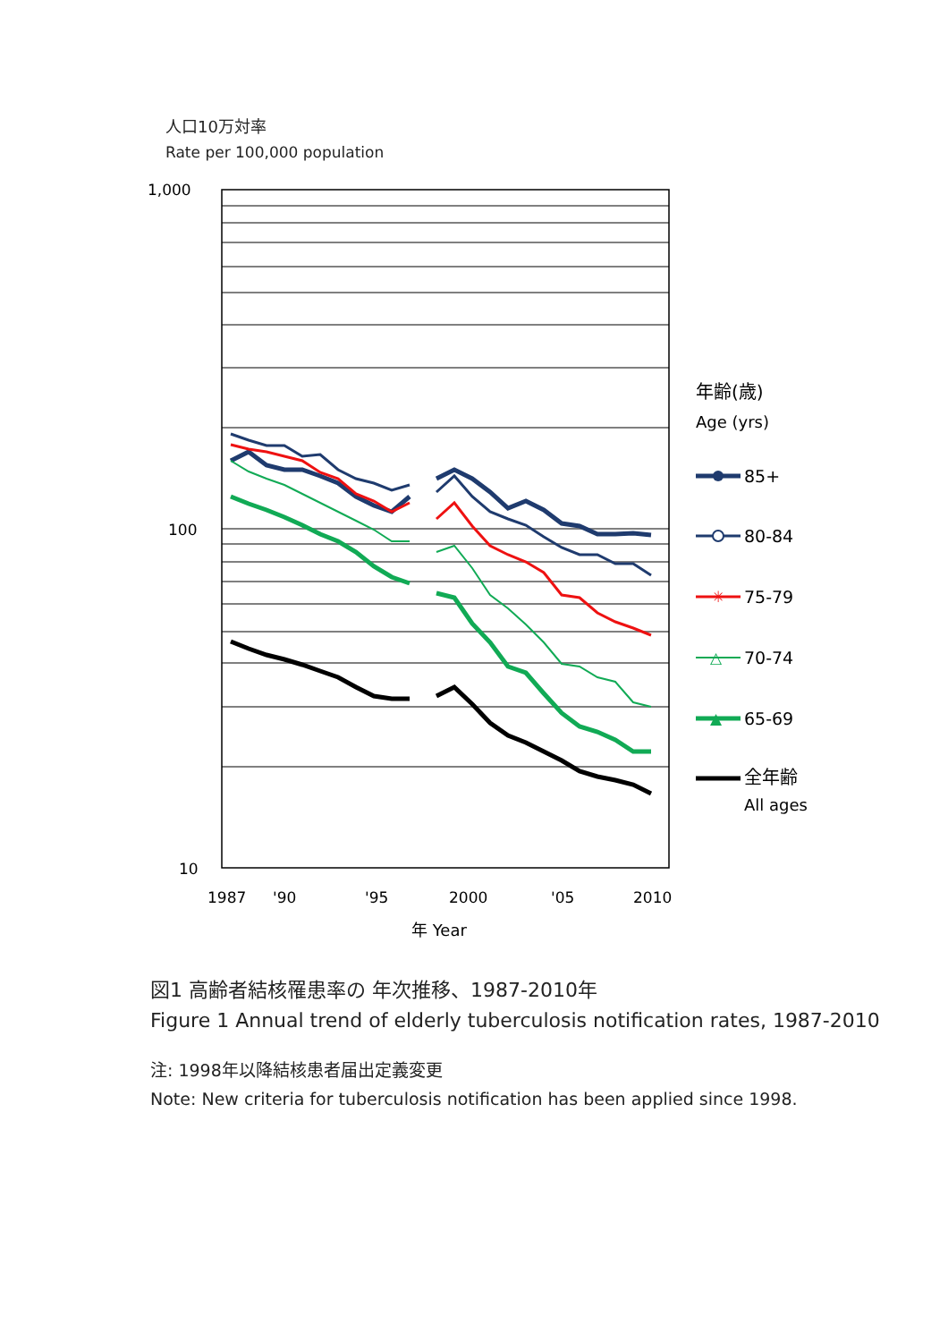人口10万対率
Rate per 100,000 population
1,000
100
10
1987
'90
'95
2000
'05
2010
年 Year
年齢(歳)
Age (yrs)
85+
80-84
✳
75-79
△
70-74
▲
65-69
全年齢
All ages
図1 高齢者結核罹患率の 年次推移、1987-2010年
Figure 1 Annual trend of elderly tuberculosis notification rates, 1987-2010
注: 1998年以降結核患者届出定義変更
Note: New criteria for tuberculosis notification has been applied since 1998.